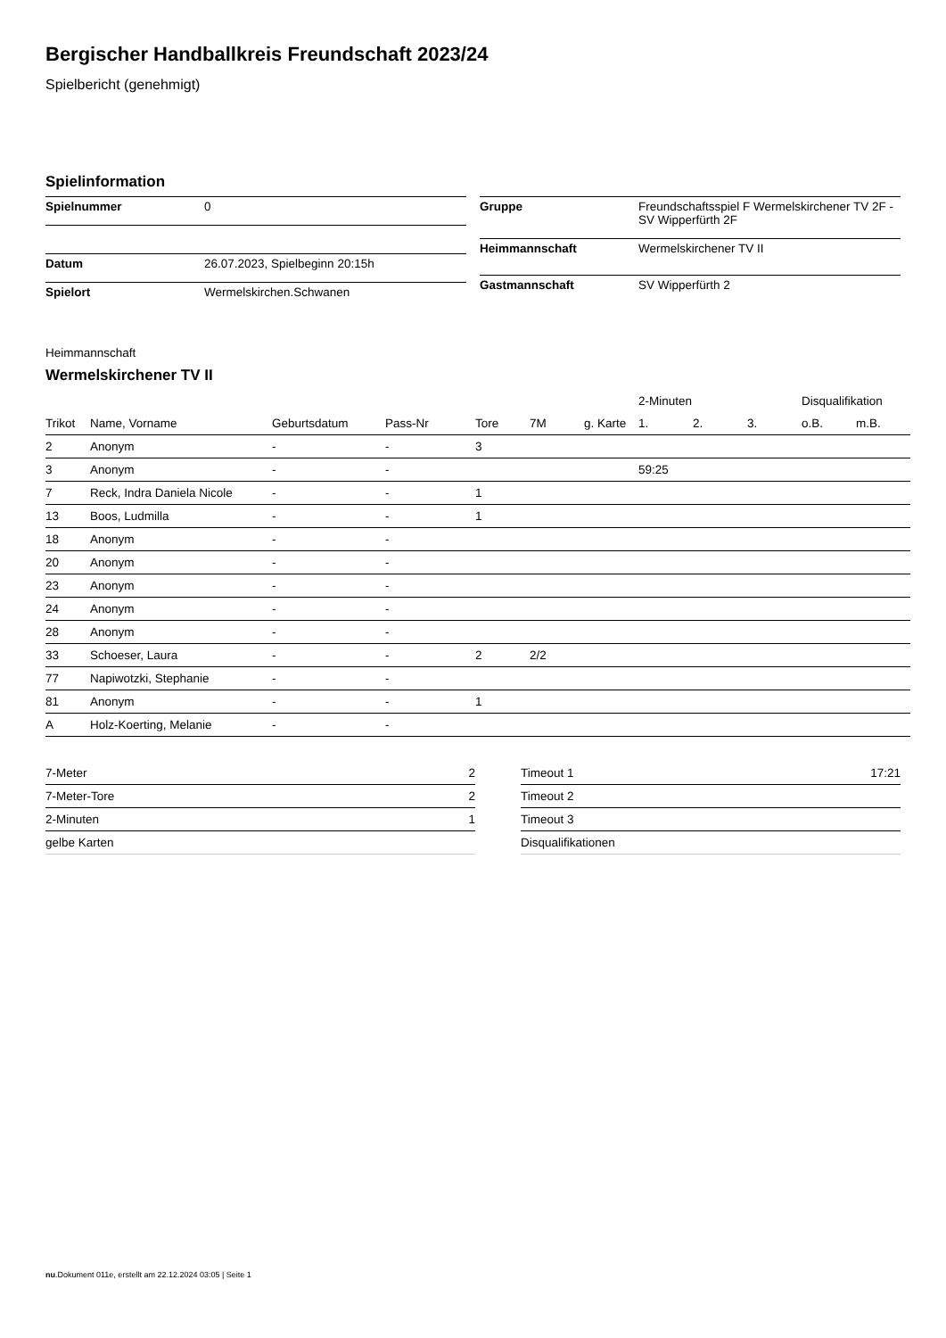Bergischer Handballkreis Freundschaft 2023/24
Spielbericht (genehmigt)
Spielinformation
| Spielnummer | 0 |
| Datum | 26.07.2023, Spielbeginn 20:15h |
| Spielort | Wermelskirchen.Schwanen |
| Gruppe | Freundschaftsspiel F Wermelskirchener TV 2F - SV Wipperfürth 2F |
| Heimmannschaft | Wermelskirchener TV II |
| Gastmannschaft | SV Wipperfürth 2 |
Heimmannschaft
Wermelskirchener TV II
| | | | | | | | 2-Minuten | | | Disqualifikation | |
| --- | --- | --- | --- | --- | --- | --- | --- | --- | --- | --- | --- |
| Trikot | Name, Vorname | Geburtsdatum | Pass-Nr | Tore | 7M | g. Karte | 1. | 2. | 3. | o.B. | m.B. |
| 2 | Anonym | - | - | 3 | | | | | | | |
| 3 | Anonym | - | - | | | | 59:25 | | | | |
| 7 | Reck, Indra Daniela Nicole | - | - | 1 | | | | | | | |
| 13 | Boos, Ludmilla | - | - | 1 | | | | | | | |
| 18 | Anonym | - | - | | | | | | | | |
| 20 | Anonym | - | - | | | | | | | | |
| 23 | Anonym | - | - | | | | | | | | |
| 24 | Anonym | - | - | | | | | | | | |
| 28 | Anonym | - | - | | | | | | | | |
| 33 | Schoeser, Laura | - | - | 2 | 2/2 | | | | | | |
| 77 | Napiwotzki, Stephanie | - | - | | | | | | | | |
| 81 | Anonym | - | - | 1 | | | | | | | |
| A | Holz-Koerting, Melanie | - | - | | | | | | | | |
| 7-Meter | 2 |
| 7-Meter-Tore | 2 |
| 2-Minuten | 1 |
| gelbe Karten | |
| Timeout 1 | 17:21 |
| Timeout 2 | |
| Timeout 3 | |
| Disqualifikationen | |
nu.Dokument 011e, erstellt am 22.12.2024 03:05 | Seite 1